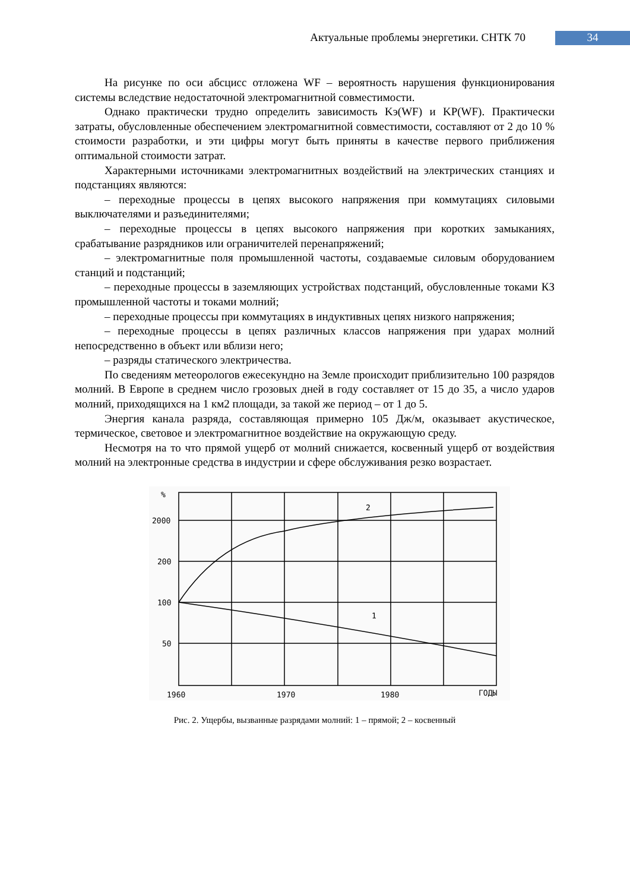Актуальные проблемы энергетики. СНТК 70 34
На рисунке по оси абсцисс отложена WF – вероятность нарушения функционирования системы вследствие недостаточной электромагнитной совместимости.
Однако практически трудно определить зависимость Kэ(WF) и KP(WF). Практически затраты, обусловленные обеспечением электромагнитной совместимости, составляют от 2 до 10 % стоимости разработки, и эти цифры могут быть приняты в качестве первого приближения оптимальной стоимости затрат.
Характерными источниками электромагнитных воздействий на электрических станциях и подстанциях являются:
– переходные процессы в цепях высокого напряжения при коммутациях силовыми выключателями и разъединителями;
– переходные процессы в цепях высокого напряжения при коротких замыканиях, срабатывание разрядников или ограничителей перенапряжений;
– электромагнитные поля промышленной частоты, создаваемые силовым оборудованием станций и подстанций;
– переходные процессы в заземляющих устройствах подстанций, обусловленные токами КЗ промышленной частоты и токами молний;
– переходные процессы при коммутациях в индуктивных цепях низкого напряжения;
– переходные процессы в цепях различных классов напряжения при ударах молний непосредственно в объект или вблизи него;
– разряды статического электричества.
По сведениям метеорологов ежесекундно на Земле происходит приблизительно 100 разрядов молний. В Европе в среднем число грозовых дней в году составляет от 15 до 35, а число ударов молний, приходящихся на 1 км2 площади, за такой же период – от 1 до 5.
Энергия канала разряда, составляющая примерно 105 Дж/м, оказывает акустическое, термическое, световое и электромагнитное воздействие на окружающую среду.
Несмотря на то что прямой ущерб от молний снижается, косвенный ущерб от воздействия молний на электронные средства в индустрии и сфере обслуживания резко возрастает.
%
2000
200
100
50
1960
1970
1980
ГОДЫ
2
1
Рис. 2. Ущербы, вызванные разрядами молний: 1 – прямой; 2 – косвенный